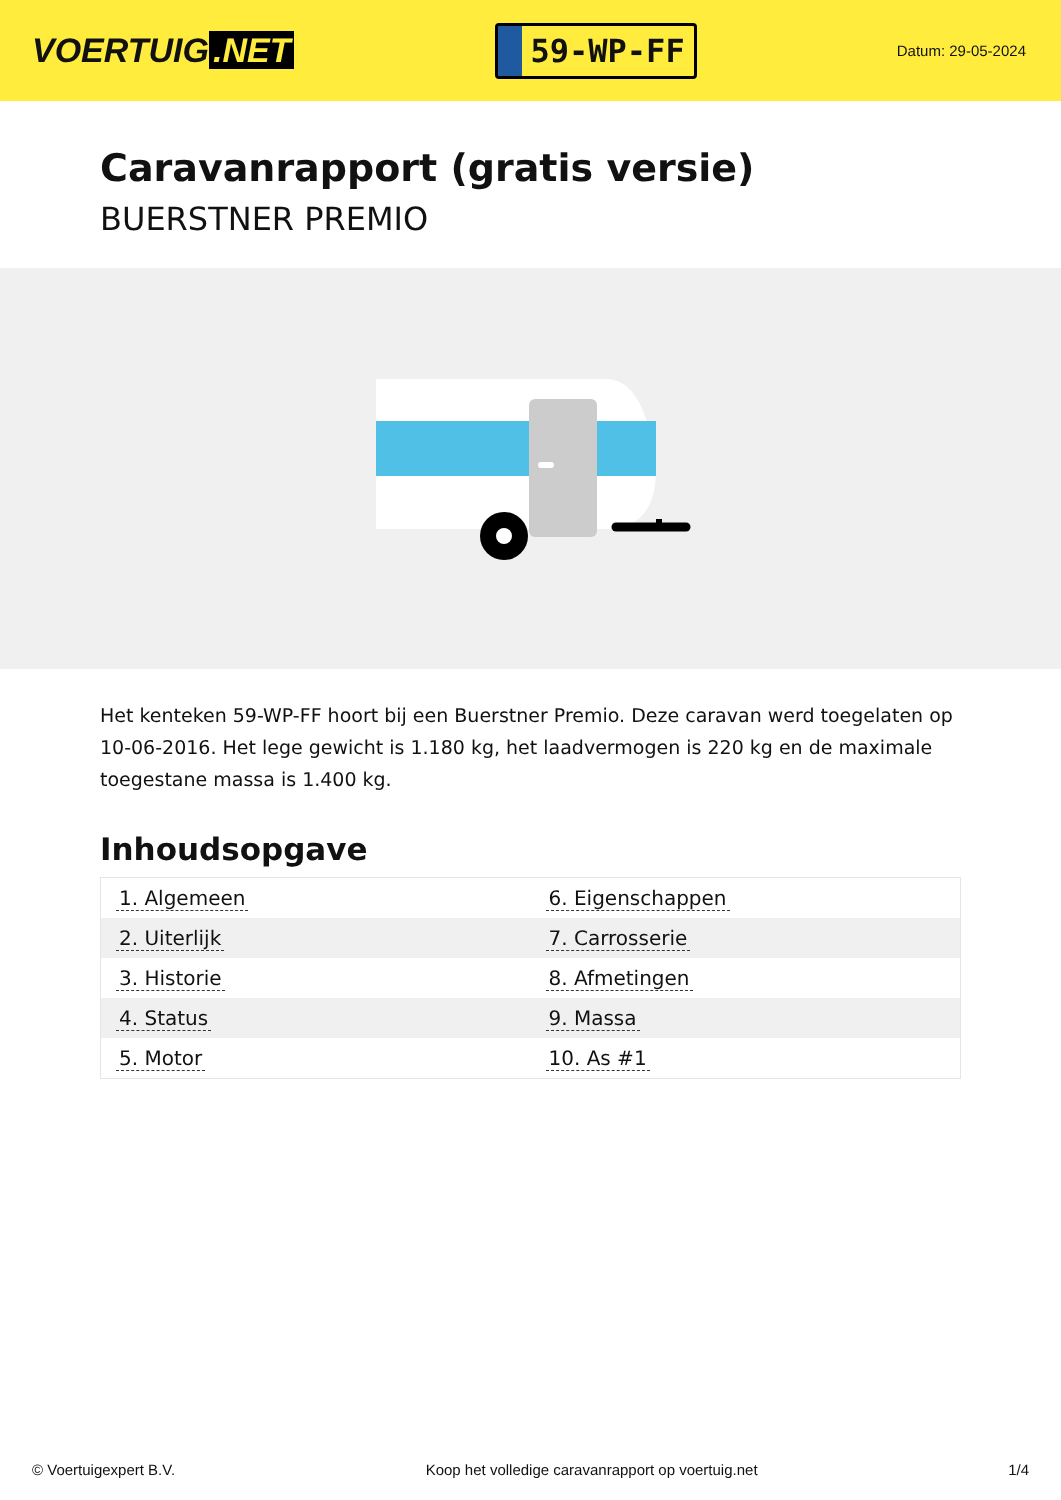VOERTUIG.NET
59-WP-FF
Datum: 29-05-2024
Caravanrapport (gratis versie)
BUERSTNER PREMIO
Het kenteken 59-WP-FF hoort bij een Buerstner Premio. Deze caravan werd toegelaten op 10-06-2016. Het lege gewicht is 1.180 kg, het laadvermogen is 220 kg en de maximale toegestane massa is 1.400 kg.
Inhoudsopgave
| 1. Algemeen | 6. Eigenschappen |
| 2. Uiterlijk | 7. Carrosserie |
| 3. Historie | 8. Afmetingen |
| 4. Status | 9. Massa |
| 5. Motor | 10. As #1 |
© Voertuigexpert B.V. Koop het volledige caravanrapport op voertuig.net 1/4